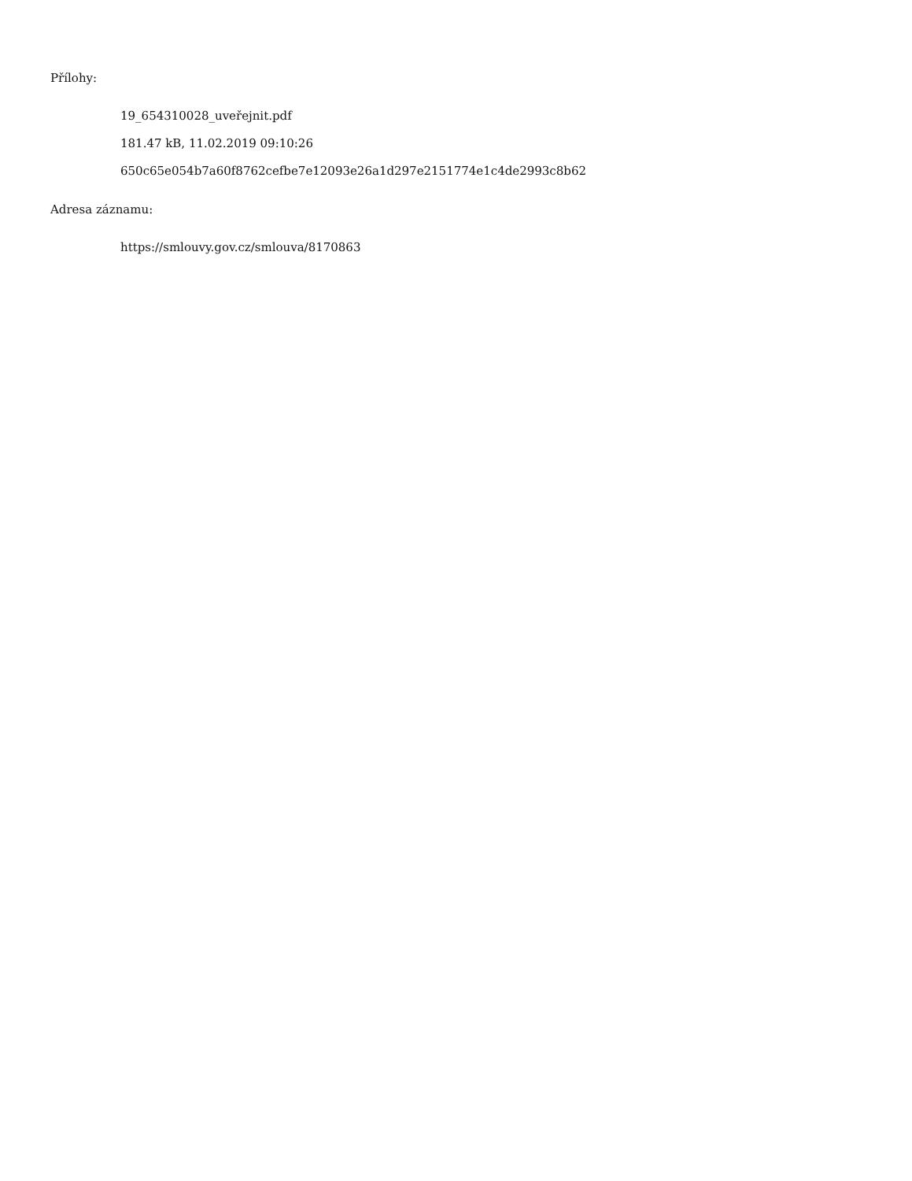Přílohy:
19_654310028_uveřejnit.pdf
181.47 kB, 11.02.2019 09:10:26
650c65e054b7a60f8762cefbe7e12093e26a1d297e2151774e1c4de2993c8b62
Adresa záznamu:
https://smlouvy.gov.cz/smlouva/8170863